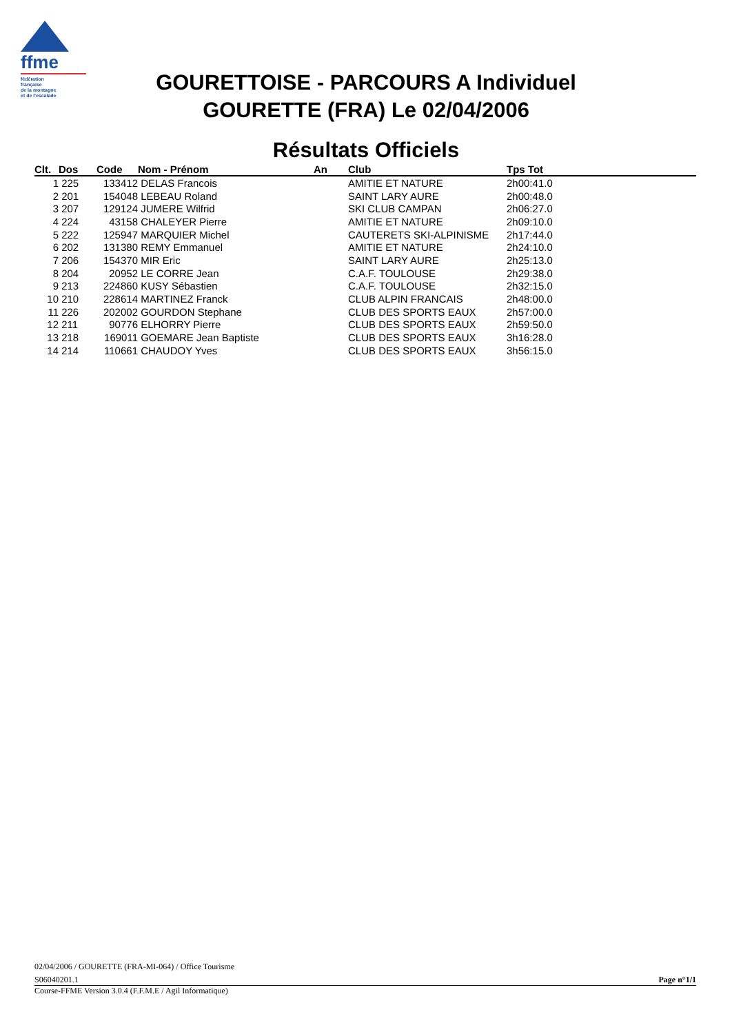ffme
fédération
française
de la montagne
et de l'escalade
GOURETTOISE - PARCOURS A Individuel
GOURETTE (FRA) Le 02/04/2006
Résultats Officiels
| Clt. | Dos | Code | Nom - Prénom | An | Club | Tps Tot |
| --- | --- | --- | --- | --- | --- | --- |
| 1 | 225 | 133412 | DELAS Francois | | AMITIE ET NATURE | 2h00:41.0 |
| 2 | 201 | 154048 | LEBEAU Roland | | SAINT LARY AURE | 2h00:48.0 |
| 3 | 207 | 129124 | JUMERE Wilfrid | | SKI CLUB CAMPAN | 2h06:27.0 |
| 4 | 224 | 43158 | CHALEYER Pierre | | AMITIE ET NATURE | 2h09:10.0 |
| 5 | 222 | 125947 | MARQUIER Michel | | CAUTERETS SKI-ALPINISME | 2h17:44.0 |
| 6 | 202 | 131380 | REMY Emmanuel | | AMITIE ET NATURE | 2h24:10.0 |
| 7 | 206 | 154370 | MIR Eric | | SAINT LARY AURE | 2h25:13.0 |
| 8 | 204 | 20952 | LE CORRE Jean | | C.A.F. TOULOUSE | 2h29:38.0 |
| 9 | 213 | 224860 | KUSY Sébastien | | C.A.F. TOULOUSE | 2h32:15.0 |
| 10 | 210 | 228614 | MARTINEZ Franck | | CLUB ALPIN FRANCAIS | 2h48:00.0 |
| 11 | 226 | 202002 | GOURDON Stephane | | CLUB DES SPORTS EAUX | 2h57:00.0 |
| 12 | 211 | 90776 | ELHORRY Pierre | | CLUB DES SPORTS EAUX | 2h59:50.0 |
| 13 | 218 | 169011 | GOEMARE Jean Baptiste | | CLUB DES SPORTS EAUX | 3h16:28.0 |
| 14 | 214 | 110661 | CHAUDOY Yves | | CLUB DES SPORTS EAUX | 3h56:15.0 |
02/04/2006 / GOURETTE (FRA-MI-064) / Office Tourisme
S06040201.1 Page n°1/1
Course-FFME Version 3.0.4 (F.F.M.E / Agil Informatique)